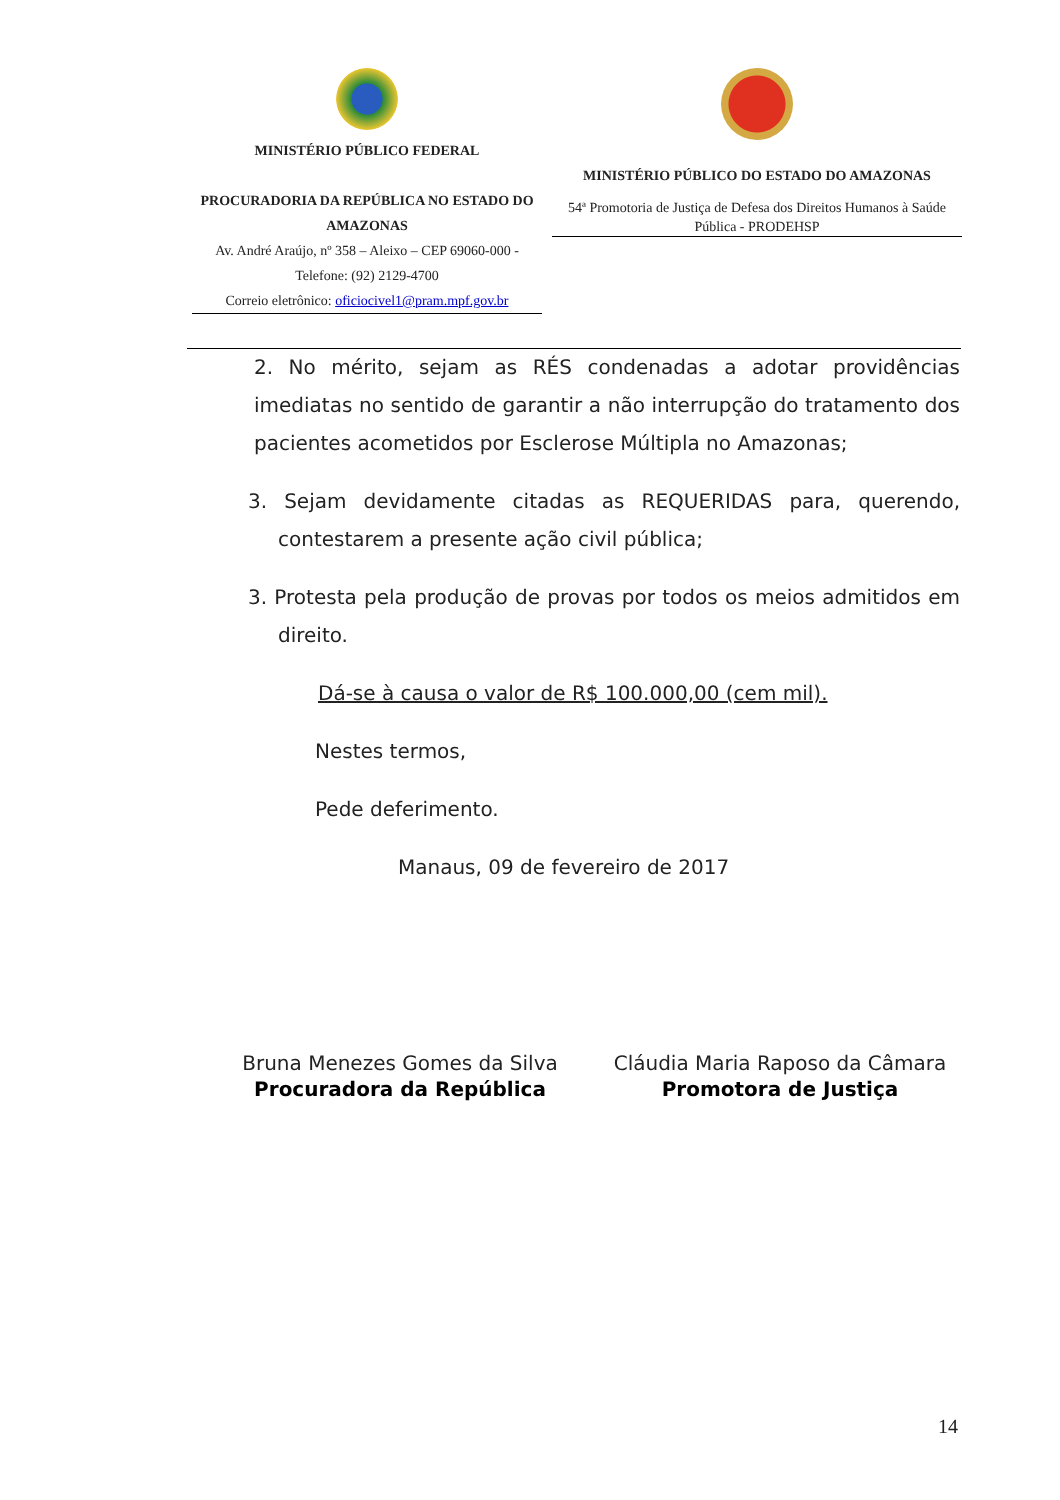MINISTÉRIO PÚBLICO FEDERAL
PROCURADORIA DA REPÚBLICA NO ESTADO DO AMAZONAS
Av. André Araújo, nº 358 – Aleixo – CEP 69060-000 -
Telefone: (92) 2129-4700
Correio eletrônico: oficiocivel1@pram.mpf.gov.br
MINISTÉRIO PÚBLICO DO ESTADO DO AMAZONAS
54ª Promotoria de Justiça de Defesa dos Direitos Humanos à Saúde Pública - PRODEHSP
2. No mérito, sejam as RÉS condenadas a adotar providências imediatas no sentido de garantir a não interrupção do tratamento dos pacientes acometidos por Esclerose Múltipla no Amazonas;
3. Sejam devidamente citadas as REQUERIDAS para, querendo, contestarem a presente ação civil pública;
3. Protesta pela produção de provas por todos os meios admitidos em direito.
Dá-se à causa o valor de R$ 100.000,00 (cem mil).
Nestes termos,
Pede deferimento.
Manaus, 09 de fevereiro de 2017
Bruna Menezes Gomes da Silva
Procuradora da República
Cláudia Maria Raposo da Câmara
Promotora de Justiça
14